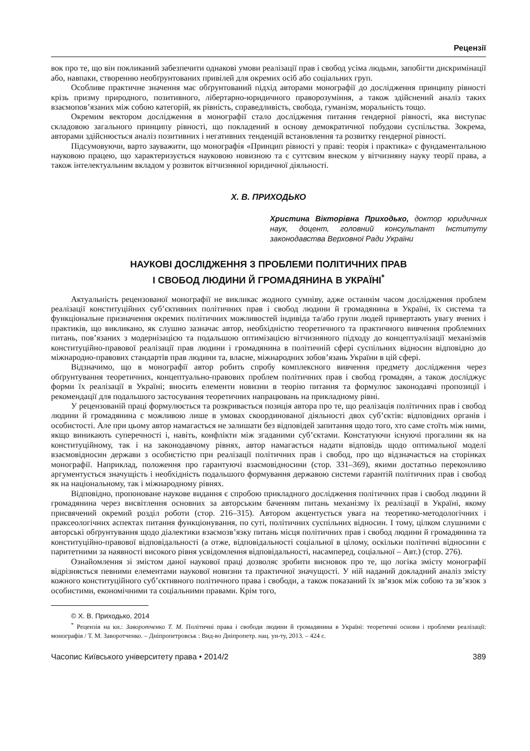Рецензії
вок про те, що він покликаний забезпечити однакові умови реалізації прав і свобод усіма людьми, запобігти дискримінації або, навпаки, створенню необґрунтованих привілей для окремих осіб або соціальних груп.
Особливе практичне значення має обґрунтований підхід авторами монографії до дослідження принципу рівності крізь призму природного, позитивного, лібертарно-юридичного праворозуміння, а також здійснений аналіз таких взаємопов’язаних між собою категорій, як рівність, справедливість, свобода, гуманізм, моральність тощо.
Окремим вектором дослідження в монографії стало дослідження питання гендерної рівності, яка виступає складовою загального принципу рівності, що покладений в основу демократичної побудови суспільства. Зокрема, авторами здійснюється аналіз позитивних і негативних тенденцій встановлення та розвитку гендерної рівності.
Підсумовуючи, варто зауважити, що монографія «Принцип рівності у праві: теорія і практика» є фундаментальною науковою працею, що характеризується науковою новизною та є суттєвим внеском у вітчизняну науку теорії права, а також інтелектуальним вкладом у розвиток вітчизняної юридичної діяльності.
Х. В. ПРИХОДЬКО
Христина Вікторівна Приходько, доктор юридичних наук, доцент, головний консультант Інституту законодавства Верховної Ради України
НАУКОВІ ДОСЛІДЖЕННЯ З ПРОБЛЕМИ ПОЛІТИЧНИХ ПРАВ
І СВОБОД ЛЮДИНИ Й ГРОМАДЯНИНА В УКРАЇНІ<sup>*</sup>
Актуальність рецензованої монографії не викликає жодного сумніву, адже останнім часом дослідження проблем реалізації конституційних суб’єктивних політичних прав і свобод людини й громадянина в Україні, їх система та функціональне призначення окремих політичних можливостей індивіда та/або групи людей привертають увагу вчених і практиків, що викликано, як слушно зазначає автор, необхідністю теоретичного та практичного вивчення проблемних питань, пов’язаних з модернізацією та подальшою оптимізацією вітчизняного підходу до концептуалізації механізмів конституційно-правової реалізації прав людини і громадянина в політичній сфері суспільних відносин відповідно до міжнародно-правових стандартів прав людини та, власне, міжнародних зобов’язань України в цій сфері.
Відзначимо, що в монографії автор робить спробу комплексного вивчення предмету дослідження через обґрунтування теоретичних, концептуально-правових проблем політичних прав і свобод громадян, а також досліджує форми їх реалізації в Україні; вносить елементи новизни в теорію питання та формулює законодавчі пропозиції і рекомендації для подальшого застосування теоретичних напрацювань на прикладному рівні.
У рецензованій праці формулюється та розкривається позиція автора про те, що реалізація політичних прав і свобод людини й громадянина є можливою лише в умовах скоординованої діяльності двох суб’єктів: відповідних органів і особистості. Але при цьому автор намагається не залишати без відповідей запитання щодо того, хто саме стоїть між ними, якщо виникають суперечності і, навіть, конфлікти між згаданими суб’єктами. Констатуючи існуючі прогалини як на конституційному, так і на законодавчому рівнях, автор намагається надати відповідь щодо оптимальної моделі взаємовідносин держави з особистістю при реалізації політичних прав і свобод, про що відзначається на сторінках монографії. Наприклад, положення про гарантуючі взаємовідносини (стор. 331–369), якими достатньо переконливо аргументується значущість і необхідність подальшого формування державою системи гарантій політичних прав і свобод як на національному, так і міжнародному рівнях.
Відповідно, пропоноване наукове видання є спробою прикладного дослідження політичних прав і свобод людини й громадянина через висвітлення основних за авторським баченням питань механізму їх реалізації в Україні, якому присвячений окремий розділ роботи (стор. 216–315). Автором акцентується увага на теоретико-методологічних і праксеологічних аспектах питання функціонування, по суті, політичних суспільних відносин. І тому, цілком слушними є авторські обґрунтування щодо діалектики взаємозв’язку питань місця політичних прав і свобод людини й громадянина та конституційно-правової відповідальності (а отже, відповідальності соціальної в цілому, оскільки політичні відносини є паритетними за наявності високого рівня усвідомлення відповідальності, насамперед, соціальної – Авт.) (стор. 276).
Ознайомлення зі змістом даної наукової праці дозволяє зробити висновок про те, що логіка змісту монографії відрізняється певними елементами наукової новизни та практичної значущості. У ній наданий докладний аналіз змісту кожного конституційного суб’єктивного політичного права і свободи, а також показаний їх зв’язок між собою та зв’язок з особистими, економічними та соціальними правами. Крім того,
© Х. В. Приходько, 2014
<sup>*</sup> Рецензія на кн.: Заворотченко Т. М. Політичні права і свободи людини й громадянина в Україні: теоретичні основи і проблеми реалізації: монографія / Т. М. Заворотченко. – Дніпропетровськ : Вид-во Дніпропетр. нац. ун-ту, 2013. – 424 с.
Часопис Київського університету права • 2014/2 389